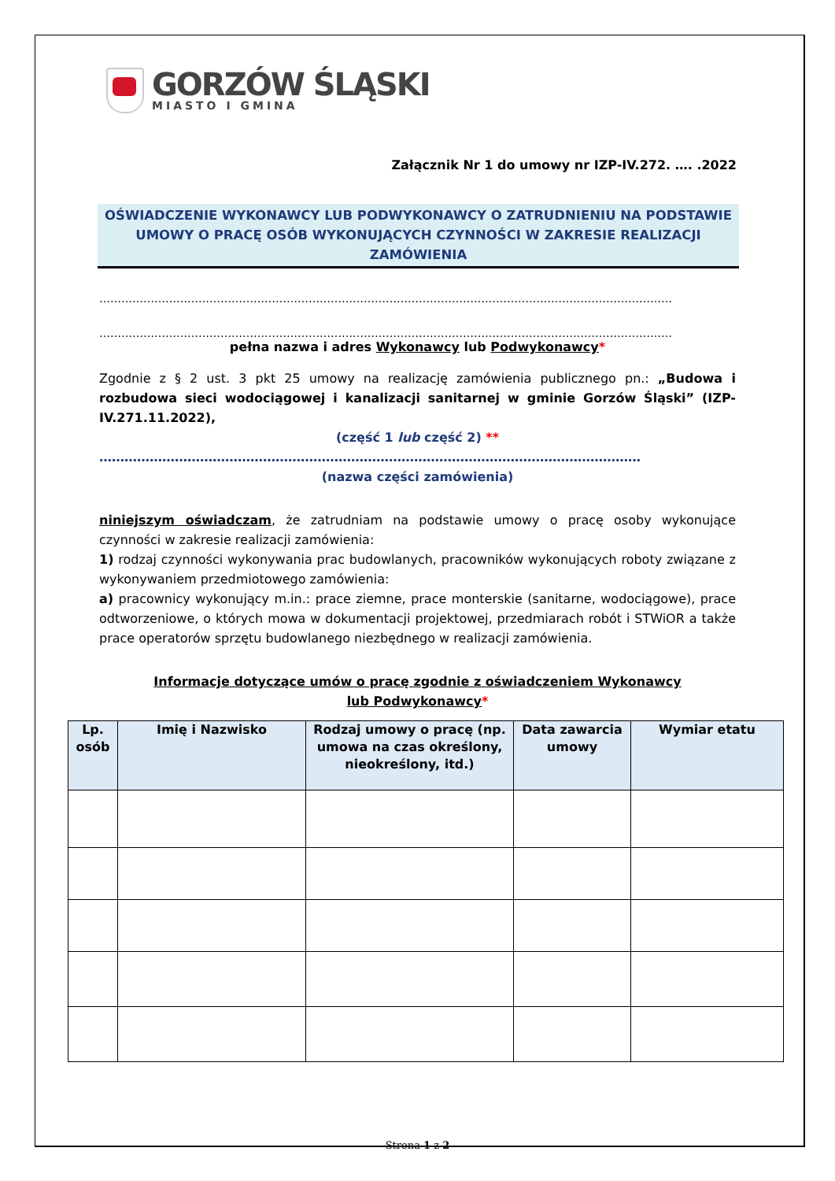GORZÓW ŚLĄSKI
MIASTO I GMINA
Załącznik Nr 1 do umowy nr IZP-IV.272. …. .2022
OŚWIADCZENIE WYKONAWCY LUB PODWYKONAWCY O ZATRUDNIENIU NA PODSTAWIE UMOWY O PRACĘ OSÓB WYKONUJĄCYCH CZYNNOŚCI W ZAKRESIE REALIZACJI ZAMÓWIENIA
…………………………………………………………………………………………………………………………………………
…………………………………………………………………………………………………………………………………………
pełna nazwa i adres Wykonawcy lub Podwykonawcy*
Zgodnie z § 2 ust. 3 pkt 25 umowy na realizację zamówienia publicznego pn.: „Budowa i rozbudowa sieci wodociągowej i kanalizacji sanitarnej w gminie Gorzów Śląski” (IZP-IV.271.11.2022),
(część 1 lub część 2) **
…………………………………………………………………………………………………………………
(nazwa części zamówienia)
niniejszym oświadczam, że zatrudniam na podstawie umowy o pracę osoby wykonujące czynności w zakresie realizacji zamówienia:
1) rodzaj czynności wykonywania prac budowlanych, pracowników wykonujących roboty związane z wykonywaniem przedmiotowego zamówienia:
a) pracownicy wykonujący m.in.: prace ziemne, prace monterskie (sanitarne, wodociągowe), prace odtworzeniowe, o których mowa w dokumentacji projektowej, przedmiarach robót i STWiOR a także prace operatorów sprzętu budowlanego niezbędnego w realizacji zamówienia.
Informacje dotyczące umów o pracę zgodnie z oświadczeniem Wykonawcy
lub Podwykonawcy*
| Lp. osób | Imię i Nazwisko | Rodzaj umowy o pracę (np. umowa na czas określony, nieokreślony, itd.) | Data zawarcia umowy | Wymiar etatu |
| --- | --- | --- | --- | --- |
Strona 1 z 2